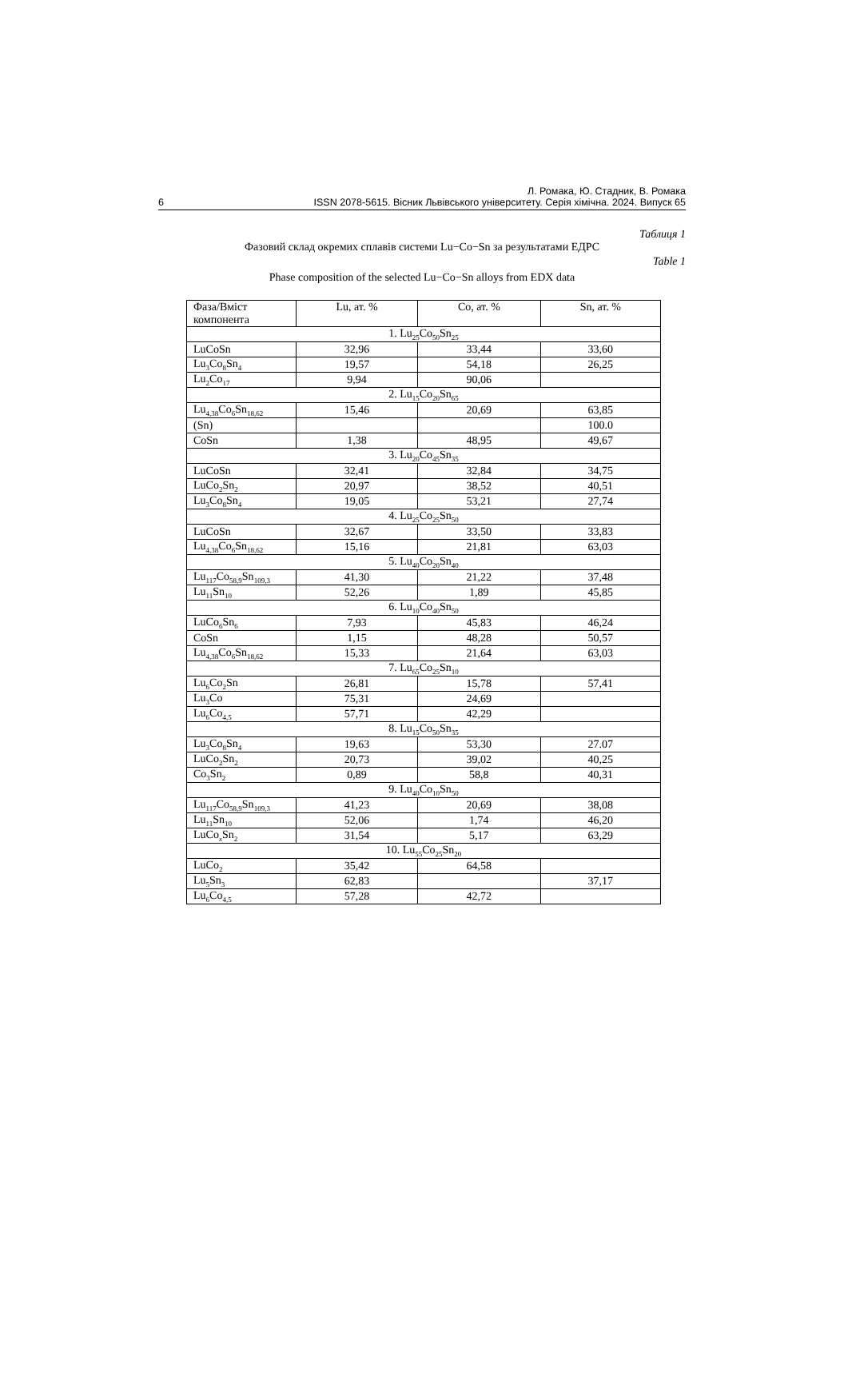Л. Ромака, Ю. Стадник, В. Ромака
6 ISSN 2078-5615. Вісник Львівського університету. Серія хімічна. 2024. Випуск 65
Таблиця 1
Фазовий склад окремих сплавів системи Lu−Co−Sn за результатами ЕДРС
Table 1
Phase composition of the selected Lu−Co−Sn alloys from EDX data
| Фаза/Вміст компонента | Lu, ат. % | Co, ат. % | Sn, ат. % |
| 1. Lu<sub>25</sub>Co<sub>50</sub>Sn<sub>25</sub> | | | |
| LuCoSn | 32,96 | 33,44 | 33,60 |
| Lu<sub>3</sub>Co<sub>8</sub>Sn<sub>4</sub> | 19,57 | 54,18 | 26,25 |
| Lu<sub>2</sub>Co<sub>17</sub> | 9,94 | 90,06 | |
| 2. Lu<sub>15</sub>Co<sub>20</sub>Sn<sub>65</sub> | | | |
| Lu<sub>4,38</sub>Co<sub>6</sub>Sn<sub>18,62</sub> | 15,46 | 20,69 | 63,85 |
| (Sn) | | | 100.0 |
| CoSn | 1,38 | 48,95 | 49,67 |
| 3. Lu<sub>20</sub>Co<sub>45</sub>Sn<sub>35</sub> | | | |
| LuCoSn | 32,41 | 32,84 | 34,75 |
| LuCo<sub>2</sub>Sn<sub>2</sub> | 20,97 | 38,52 | 40,51 |
| Lu<sub>3</sub>Co<sub>8</sub>Sn<sub>4</sub> | 19,05 | 53,21 | 27,74 |
| 4. Lu<sub>25</sub>Co<sub>25</sub>Sn<sub>50</sub> | | | |
| LuCoSn | 32,67 | 33,50 | 33,83 |
| Lu<sub>4,38</sub>Co<sub>6</sub>Sn<sub>18,62</sub> | 15,16 | 21,81 | 63,03 |
| 5. Lu<sub>40</sub>Co<sub>20</sub>Sn<sub>40</sub> | | | |
| Lu<sub>117</sub>Co<sub>58,9</sub>Sn<sub>109,3</sub> | 41,30 | 21,22 | 37,48 |
| Lu<sub>11</sub>Sn<sub>10</sub> | 52,26 | 1,89 | 45,85 |
| 6. Lu<sub>10</sub>Co<sub>40</sub>Sn<sub>50</sub> | | | |
| LuCo<sub>6</sub>Sn<sub>6</sub> | 7,93 | 45,83 | 46,24 |
| CoSn | 1,15 | 48,28 | 50,57 |
| Lu<sub>4,38</sub>Co<sub>6</sub>Sn<sub>18,62</sub> | 15,33 | 21,64 | 63,03 |
| 7. Lu<sub>65</sub>Co<sub>25</sub>Sn<sub>10</sub> | | | |
| Lu<sub>6</sub>Co<sub>2</sub>Sn | 26,81 | 15,78 | 57,41 |
| Lu<sub>3</sub>Co | 75,31 | 24,69 | |
| Lu<sub>6</sub>Co<sub>4,5</sub> | 57,71 | 42,29 | |
| 8. Lu<sub>15</sub>Co<sub>50</sub>Sn<sub>35</sub> | | | |
| Lu<sub>3</sub>Co<sub>8</sub>Sn<sub>4</sub> | 19,63 | 53,30 | 27.07 |
| LuCo<sub>2</sub>Sn<sub>2</sub> | 20,73 | 39,02 | 40,25 |
| Co<sub>3</sub>Sn<sub>2</sub> | 0,89 | 58,8 | 40,31 |
| 9. Lu<sub>40</sub>Co<sub>10</sub>Sn<sub>50</sub> | | | |
| Lu<sub>117</sub>Co<sub>58,9</sub>Sn<sub>109,3</sub> | 41,23 | 20,69 | 38,08 |
| Lu<sub>11</sub>Sn<sub>10</sub> | 52,06 | 1,74 | 46,20 |
| LuCo<sub>x</sub>Sn<sub>2</sub> | 31,54 | 5,17 | 63,29 |
| 10. Lu<sub>55</sub>Co<sub>25</sub>Sn<sub>20</sub> | | | |
| LuCo<sub>2</sub> | 35,42 | 64,58 | |
| Lu<sub>5</sub>Sn<sub>3</sub> | 62,83 | | 37,17 |
| Lu<sub>6</sub>Co<sub>4,5</sub> | 57,28 | 42,72 | |